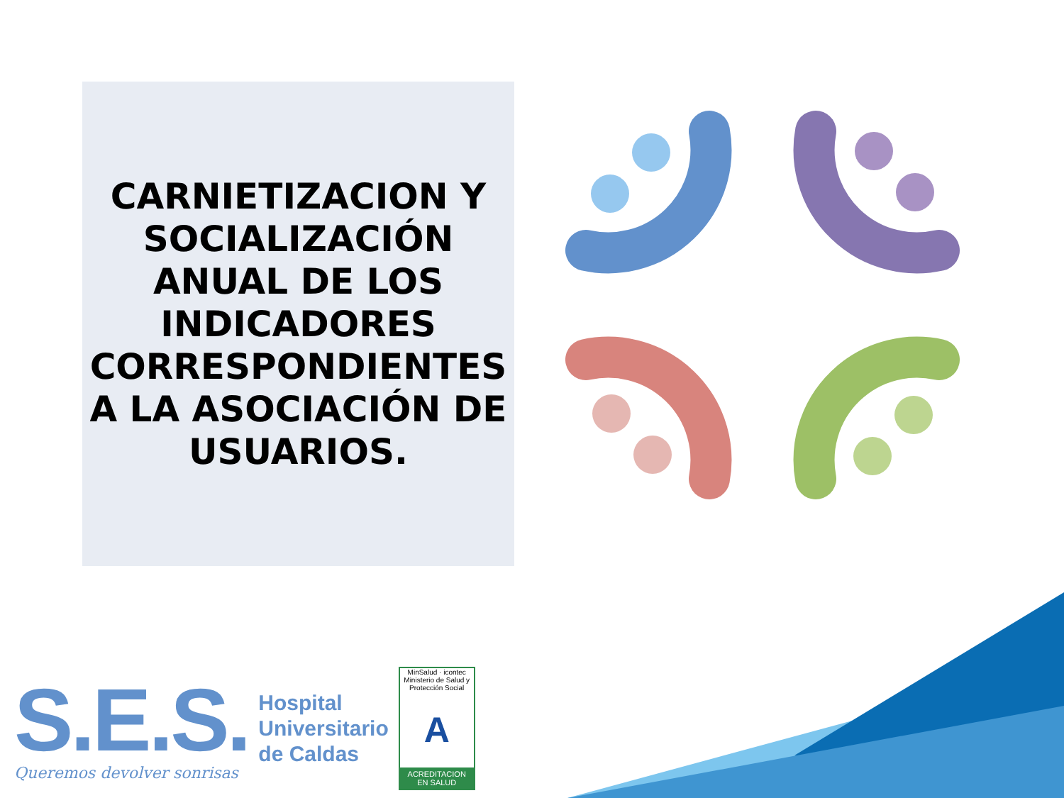CARNIETIZACION Y SOCIALIZACIÓN ANUAL DE LOS INDICADORES CORRESPONDIENTES A LA ASOCIACIÓN DE USUARIOS.
S.E.S.
Queremos devolver sonrisas
Hospital
Universitario
de Caldas
MinSalud · icontec
Ministerio de Salud y Protección Social
A
ACREDITACION EN SALUD